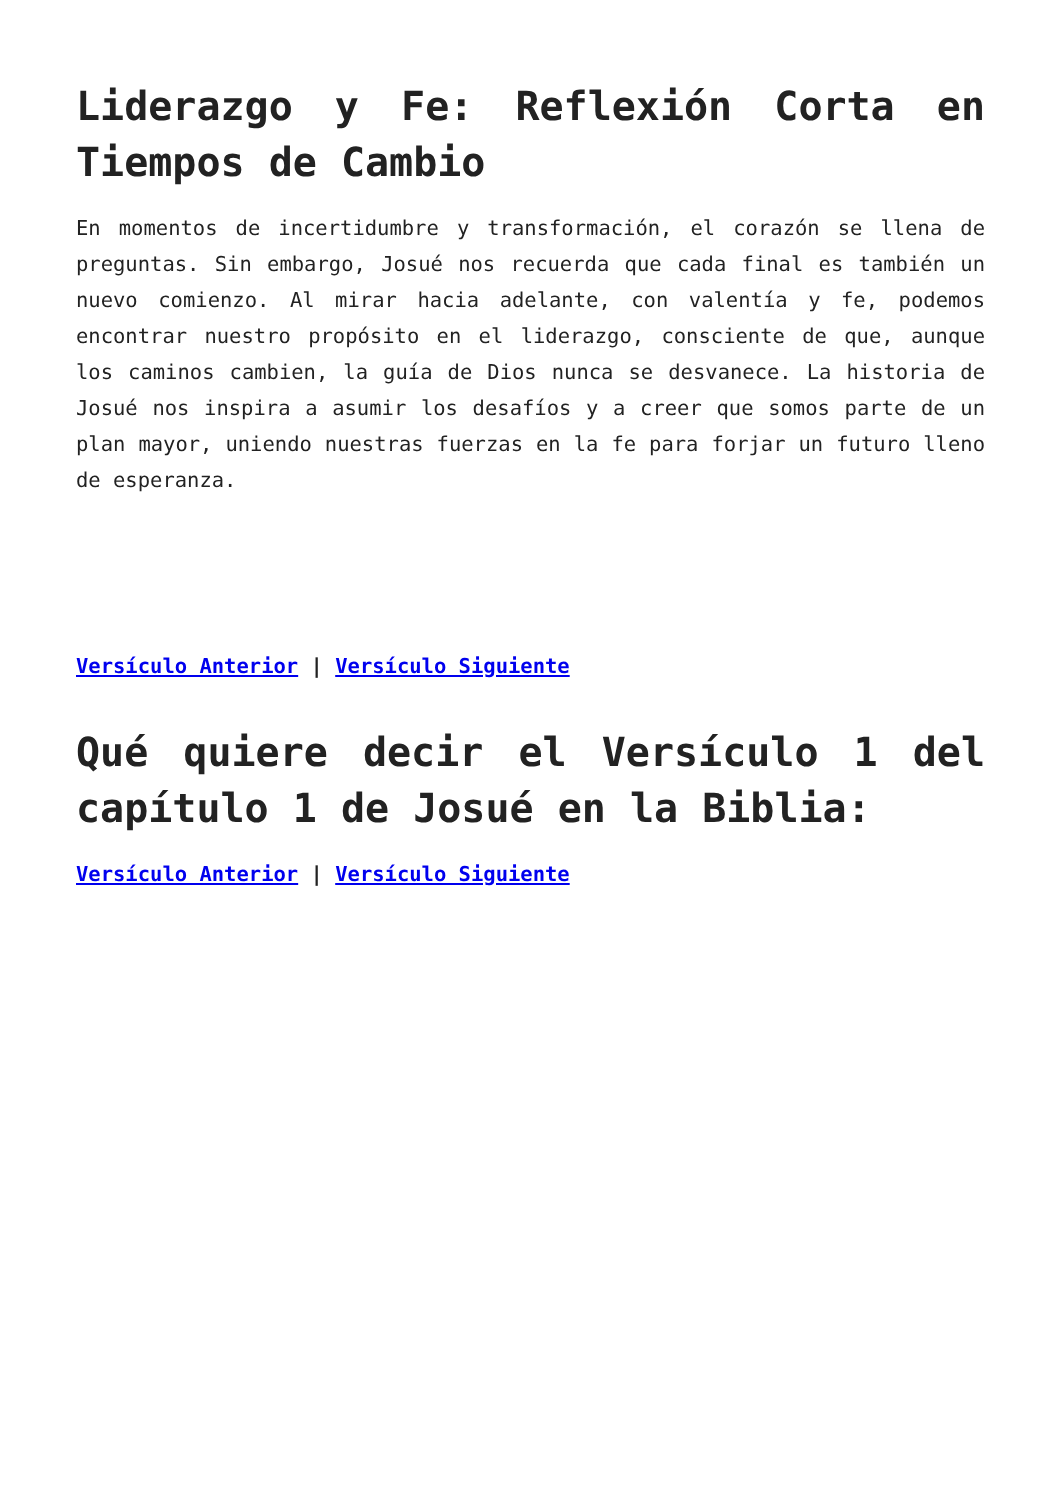Liderazgo y Fe: Reflexión Corta en Tiempos de Cambio
En momentos de incertidumbre y transformación, el corazón se llena de preguntas. Sin embargo, Josué nos recuerda que cada final es también un nuevo comienzo. Al mirar hacia adelante, con valentía y fe, podemos encontrar nuestro propósito en el liderazgo, consciente de que, aunque los caminos cambien, la guía de Dios nunca se desvanece. La historia de Josué nos inspira a asumir los desafíos y a creer que somos parte de un plan mayor, uniendo nuestras fuerzas en la fe para forjar un futuro lleno de esperanza.
Versículo Anterior | Versículo Siguiente
Qué quiere decir el Versículo 1 del capítulo 1 de Josué en la Biblia:
Versículo Anterior | Versículo Siguiente